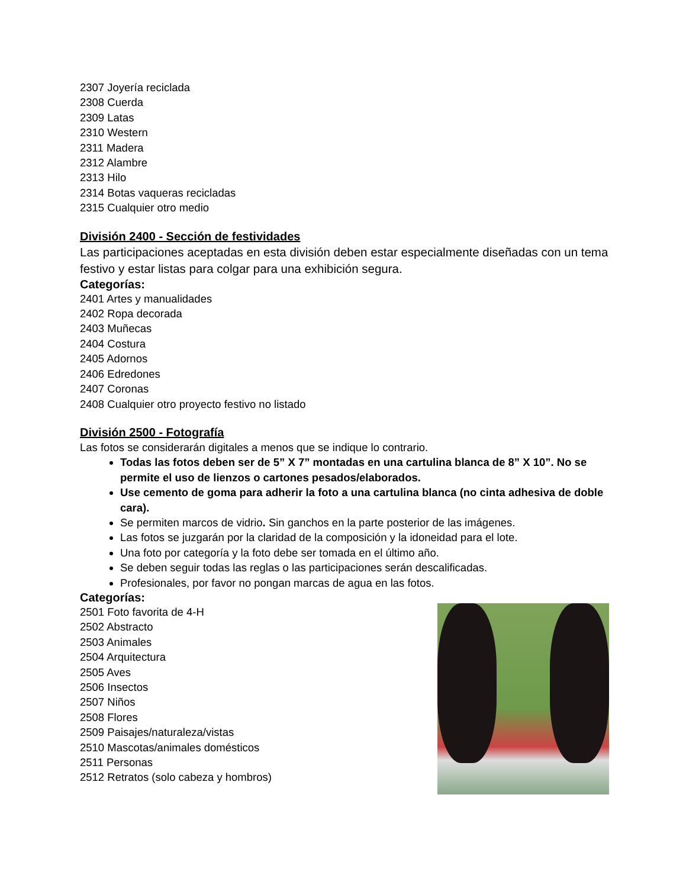2307 Joyería reciclada
2308 Cuerda
2309 Latas
2310 Western
2311 Madera
2312 Alambre
2313 Hilo
2314 Botas vaqueras recicladas
2315 Cualquier otro medio
División 2400 - Sección de festividades
Las participaciones aceptadas en esta división deben estar especialmente diseñadas con un tema festivo y estar listas para colgar para una exhibición segura.
Categorías:
2401 Artes y manualidades
2402 Ropa decorada
2403 Muñecas
2404 Costura
2405 Adornos
2406 Edredones
2407 Coronas
2408 Cualquier otro proyecto festivo no listado
División 2500 - Fotografía
Las fotos se considerarán digitales a menos que se indique lo contrario.
Todas las fotos deben ser de 5” X 7” montadas en una cartulina blanca de 8” X 10”. No se permite el uso de lienzos o cartones pesados/elaborados.
Use cemento de goma para adherir la foto a una cartulina blanca (no cinta adhesiva de doble cara).
Se permiten marcos de vidrio. Sin ganchos en la parte posterior de las imágenes.
Las fotos se juzgarán por la claridad de la composición y la idoneidad para el lote.
Una foto por categoría y la foto debe ser tomada en el último año.
Se deben seguir todas las reglas o las participaciones serán descalificadas.
Profesionales, por favor no pongan marcas de agua en las fotos.
Categorías:
2501 Foto favorita de 4-H
2502 Abstracto
2503 Animales
2504 Arquitectura
2505 Aves
2506 Insectos
2507 Niños
2508 Flores
2509 Paisajes/naturaleza/vistas
2510 Mascotas/animales domésticos
2511 Personas
2512 Retratos (solo cabeza y hombros)